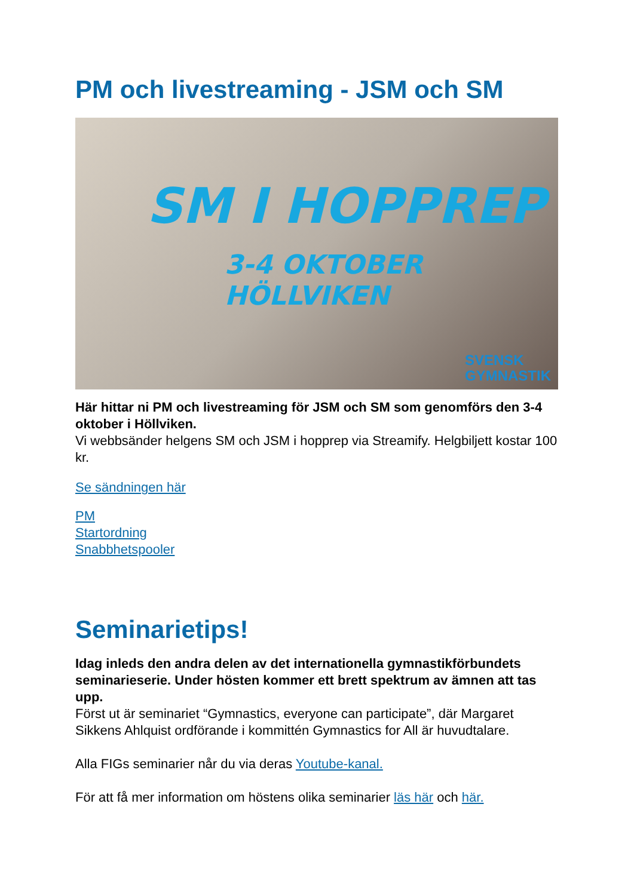PM och livestreaming - JSM och SM
SM I HOPPREP
3-4 OKTOBER
HÖLLVIKEN
SVENSK
GYMNASTIK
Här hittar ni PM och livestreaming för JSM och SM som genomförs den 3-4 oktober i Höllviken.
Vi webbsänder helgens SM och JSM i hopprep via Streamify. Helgbiljett kostar 100 kr.
Se sändningen här
PM
Startordning
Snabbhetspooler
Seminarietips!
Idag inleds den andra delen av det internationella gymnastikförbundets seminarieserie. Under hösten kommer ett brett spektrum av ämnen att tas upp.
Först ut är seminariet “Gymnastics, everyone can participate”, där Margaret Sikkens Ahlquist ordförande i kommittén Gymnastics for All är huvudtalare.
Alla FIGs seminarier når du via deras Youtube-kanal.
För att få mer information om höstens olika seminarier läs här och här.